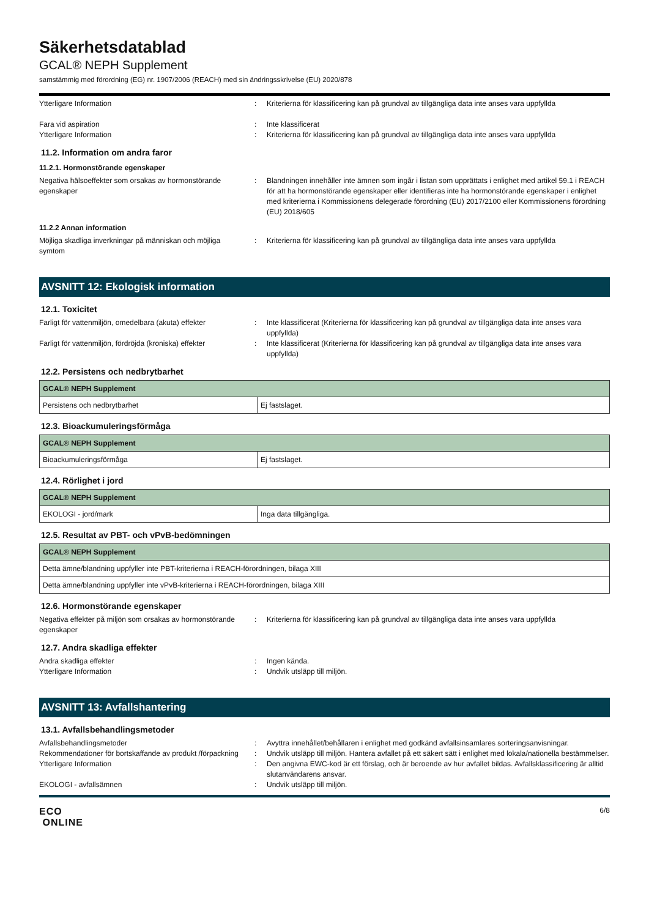Säkerhetsdatablad
GCAL® NEPH Supplement
samstämmig med förordning (EG) nr. 1907/2006 (REACH) med sin ändringsskrivelse (EU) 2020/878
Ytterligare Information : Kriterierna för klassificering kan på grundval av tillgängliga data inte anses vara uppfyllda
Fara vid aspiration : Inte klassificerat
Ytterligare Information : Kriterierna för klassificering kan på grundval av tillgängliga data inte anses vara uppfyllda
11.2. Information om andra faror
11.2.1. Hormonstörande egenskaper
Negativa hälsoeffekter som orsakas av hormonstörande egenskaper
: Blandningen innehåller inte ämnen som ingår i listan som upprättats i enlighet med artikel 59.1 i REACH för att ha hormonstörande egenskaper eller identifieras inte ha hormonstörande egenskaper i enlighet med kriterierna i Kommissionens delegerade förordning (EU) 2017/2100 eller Kommissionens förordning (EU) 2018/605
11.2.2 Annan information
Möjliga skadliga inverkningar på människan och möjliga symtom
: Kriterierna för klassificering kan på grundval av tillgängliga data inte anses vara uppfyllda
AVSNITT 12: Ekologisk information
12.1. Toxicitet
Farligt för vattenmiljön, omedelbara (akuta) effekter
: Inte klassificerat (Kriterierna för klassificering kan på grundval av tillgängliga data inte anses vara uppfyllda)
Farligt för vattenmiljön, fördröjda (kroniska) effekter
: Inte klassificerat (Kriterierna för klassificering kan på grundval av tillgängliga data inte anses vara uppfyllda)
12.2. Persistens och nedbrytbarhet
| GCAL® NEPH Supplement | |
| --- | --- |
| Persistens och nedbrytbarhet | Ej fastslaget. |
12.3. Bioackumuleringsförmåga
| GCAL® NEPH Supplement | |
| --- | --- |
| Bioackumuleringsförmåga | Ej fastslaget. |
12.4. Rörlighet i jord
| GCAL® NEPH Supplement | |
| --- | --- |
| EKOLOGI - jord/mark | Inga data tillgängliga. |
12.5. Resultat av PBT- och vPvB-bedömningen
| GCAL® NEPH Supplement |
| --- |
| Detta ämne/blandning uppfyller inte PBT-kriterierna i REACH-förordningen, bilaga XIII |
| Detta ämne/blandning uppfyller inte vPvB-kriterierna i REACH-förordningen, bilaga XIII |
12.6. Hormonstörande egenskaper
Negativa effekter på miljön som orsakas av hormonstörande egenskaper
: Kriterierna för klassificering kan på grundval av tillgängliga data inte anses vara uppfyllda
12.7. Andra skadliga effekter
Andra skadliga effekter : Ingen kända.
Ytterligare Information : Undvik utsläpp till miljön.
AVSNITT 13: Avfallshantering
13.1. Avfallsbehandlingsmetoder
Avfallsbehandlingsmetoder : Avyttra innehållet/behållaren i enlighet med godkänd avfallsinsamlares sorteringsanvisningar.
Rekommendationer för bortskaffande av produkt /förpackning
: Undvik utsläpp till miljön. Hantera avfallet på ett säkert sätt i enlighet med lokala/nationella bestämmelser.
Ytterligare Information : Den angivna EWC-kod är ett förslag, och är beroende av hur avfallet bildas. Avfallsklassificering är alltid slutanvändarens ansvar.
EKOLOGI - avfallsämnen : Undvik utsläpp till miljön.
ECO
ONLINE
6/8